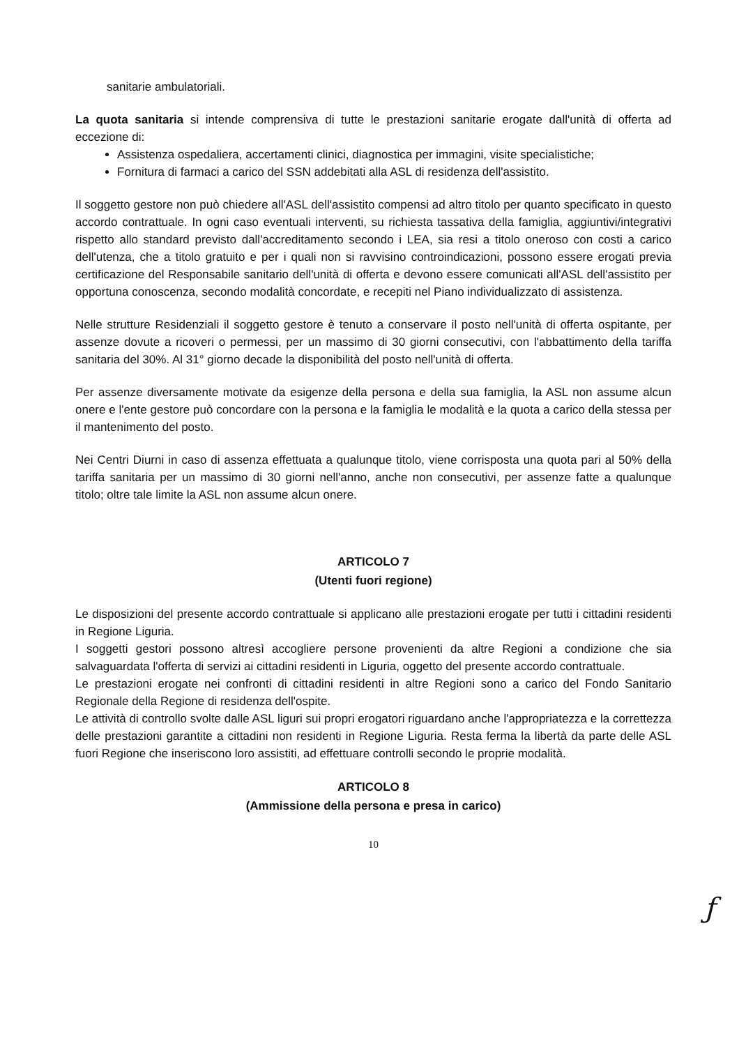sanitarie ambulatoriali.
La quota sanitaria si intende comprensiva di tutte le prestazioni sanitarie erogate dall'unità di offerta ad eccezione di:
Assistenza ospedaliera, accertamenti clinici, diagnostica per immagini, visite specialistiche;
Fornitura di farmaci a carico del SSN addebitati alla ASL di residenza dell'assistito.
Il soggetto gestore non può chiedere all'ASL dell'assistito compensi ad altro titolo per quanto specificato in questo accordo contrattuale. In ogni caso eventuali interventi, su richiesta tassativa della famiglia, aggiuntivi/integrativi rispetto allo standard previsto dall'accreditamento secondo i LEA, sia resi a titolo oneroso con costi a carico dell'utenza, che a titolo gratuito e per i quali non si ravvisino controindicazioni, possono essere erogati previa certificazione del Responsabile sanitario dell'unità di offerta e devono essere comunicati all'ASL dell'assistito per opportuna conoscenza, secondo modalità concordate, e recepiti nel Piano individualizzato di assistenza.
Nelle strutture Residenziali il soggetto gestore è tenuto a conservare il posto nell'unità di offerta ospitante, per assenze dovute a ricoveri o permessi, per un massimo di 30 giorni consecutivi, con l'abbattimento della tariffa sanitaria del 30%. Al 31° giorno decade la disponibilità del posto nell'unità di offerta.
Per assenze diversamente motivate da esigenze della persona e della sua famiglia, la ASL non assume alcun onere e l'ente gestore può concordare con la persona e la famiglia le modalità e la quota a carico della stessa per il mantenimento del posto.
Nei Centri Diurni in caso di assenza effettuata a qualunque titolo, viene corrisposta una quota pari al 50% della tariffa sanitaria per un massimo di 30 giorni nell'anno, anche non consecutivi, per assenze fatte a qualunque titolo; oltre tale limite la ASL non assume alcun onere.
ARTICOLO 7
(Utenti fuori regione)
Le disposizioni del presente accordo contrattuale si applicano alle prestazioni erogate per tutti i cittadini residenti in Regione Liguria.
I soggetti gestori possono altresì accogliere persone provenienti da altre Regioni a condizione che sia salvaguardata l'offerta di servizi ai cittadini residenti in Liguria, oggetto del presente accordo contrattuale.
Le prestazioni erogate nei confronti di cittadini residenti in altre Regioni sono a carico del Fondo Sanitario Regionale della Regione di residenza dell'ospite.
Le attività di controllo svolte dalle ASL liguri sui propri erogatori riguardano anche l'appropriatezza e la correttezza delle prestazioni garantite a cittadini non residenti in Regione Liguria. Resta ferma la libertà da parte delle ASL fuori Regione che inseriscono loro assistiti, ad effettuare controlli secondo le proprie modalità.
ARTICOLO 8
(Ammissione della persona e presa in carico)
10
ƒ